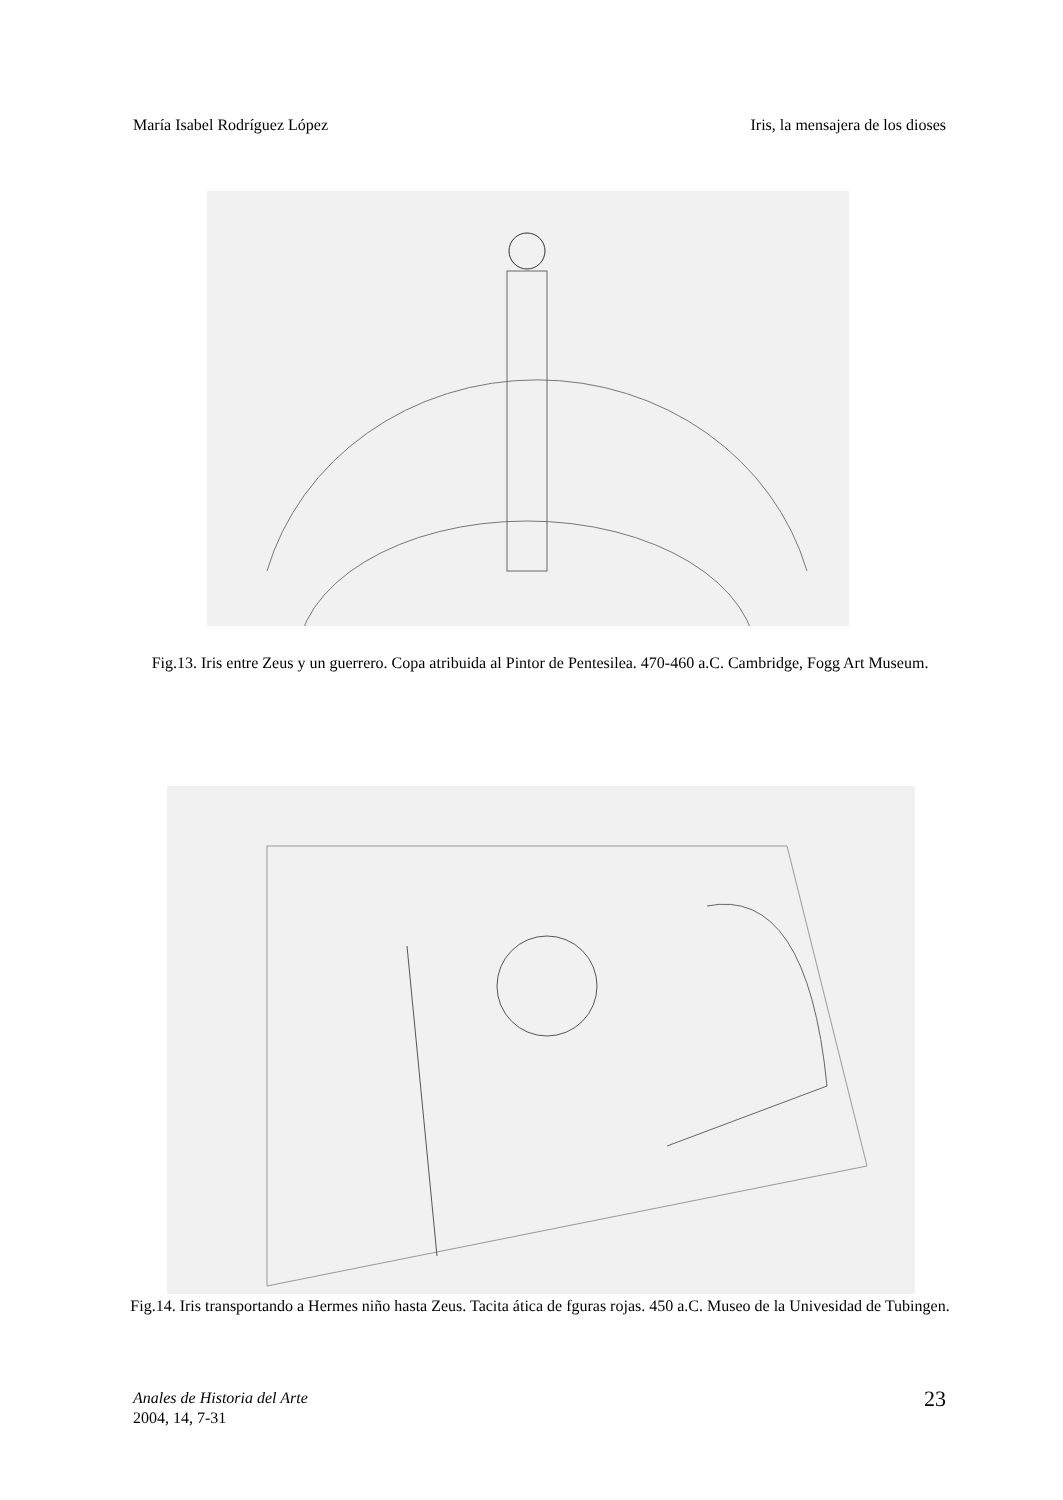María Isabel Rodríguez López Iris, la mensajera de los dioses
Fig.13. Iris entre Zeus y un guerrero. Copa atribuida al Pintor de Pentesilea. 470-460 a.C. Cambridge, Fogg Art Museum.
Fig.14. Iris transportando a Hermes niño hasta Zeus. Tacita ática de fguras rojas. 450 a.C. Museo de la Univesidad de Tubingen.
Anales de Historia del Arte
2004, 14, 7-31
23